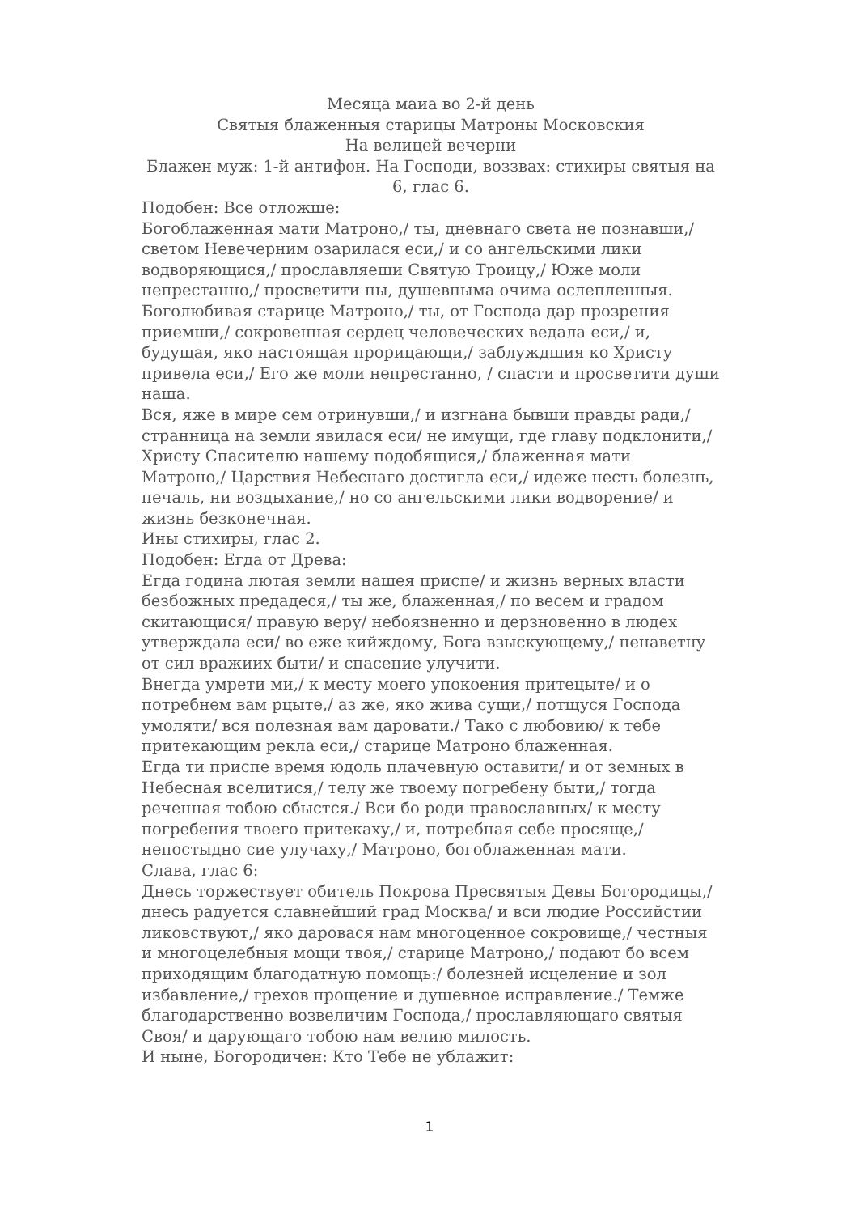Месяца маиа во 2-й день
Святыя блаженныя старицы Матроны Московския
На велицей вечерни
Блажен муж: 1-й антифон. На Господи, воззвах: стихиры святыя на 6, глас 6.
Подобен: Все отложше:
Богоблаженная мати Матроно,/ ты, дневнаго света не познавши,/ светом Невечерним озарилася еси,/ и со ангельскими лики водворяющися,/ прославляеши Святую Троицу,/ Юже моли непрестанно,/ просветити ны, душевныма очима ослепленныя.
Боголюбивая старице Матроно,/ ты, от Господа дар прозрения приемши,/ сокровенная сердец человеческих ведала еси,/ и, будущая, яко настоящая прорицающи,/ заблуждшия ко Христу привела еси,/ Его же моли непрестанно, / спасти и просветити души наша.
Вся, яже в мире сем отринувши,/ и изгнана бывши правды ради,/ странница на земли явилася еси/ не имущи, где главу подклонити,/ Христу Спасителю нашему подобящися,/ блаженная мати Матроно,/ Царствия Небеснаго достигла еси,/ идеже несть болезнь, печаль, ни воздыхание,/ но со ангельскими лики водворение/ и жизнь безконечная.
Ины стихиры, глас 2.
Подобен: Егда от Древа:
Егда година лютая земли нашея приспе/ и жизнь верных власти безбожных предадеся,/ ты же, блаженная,/ по весем и градом скитающися/ правую веру/ небоязненно и дерзновенно в людех утверждала еси/ во еже кийждому, Бога взыскующему,/ ненаветну от сил вражиих быти/ и спасение улучити.
Внегда умрети ми,/ к месту моего упокоения притецыте/ и о потребнем вам рцыте,/ аз же, яко жива сущи,/ потщуся Господа умоляти/ вся полезная вам даровати./ Тако с любовию/ к тебе притекающим рекла еси,/ старице Матроно блаженная.
Егда ти приспе время юдоль плачевную оставити/ и от земных в Небесная вселитися,/ телу же твоему погребену быти,/ тогда реченная тобою сбыстся./ Вси бо роди православных/ к месту погребения твоего притекаху,/ и, потребная себе просяще,/ непостыдно сие улучаху,/ Матроно, богоблаженная мати.
Слава, глас 6:
Днесь торжествует обитель Покрова Пресвятыя Девы Богородицы,/ днесь радуется славнейший град Москва/ и вси людие Российстии ликовствуют,/ яко даровася нам многоценное сокровище,/ честныя и многоцелебныя мощи твоя,/ старице Матроно,/ подают бо всем приходящим благодатную помощь:/ болезней исцеление и зол избавление,/ грехов прощение и душевное исправление./ Темже благодарственно возвеличим Господа,/ прославляющаго святыя Своя/ и дарующаго тобою нам велию милость.
И ныне, Богородичен: Кто Тебе не ублажит:
1